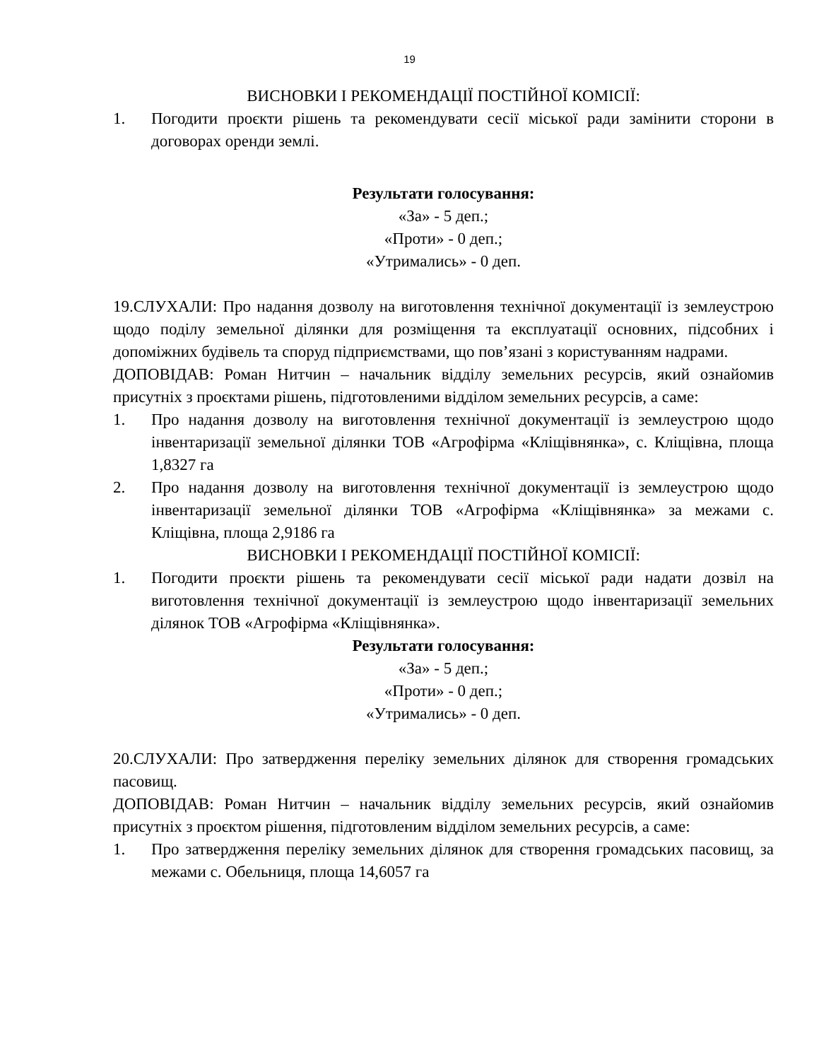19
ВИСНОВКИ І РЕКОМЕНДАЦІЇ ПОСТІЙНОЇ КОМІСІЇ:
1. Погодити проєкти рішень та рекомендувати сесії міської ради замінити сторони в договорах оренди землі.
Результати голосування:
«За» - 5 деп.;
«Проти» - 0 деп.;
«Утримались» - 0 деп.
19.СЛУХАЛИ: Про надання дозволу на виготовлення технічної документації із землеустрою щодо поділу земельної ділянки для розміщення та експлуатації основних, підсобних і допоміжних будівель та споруд підприємствами, що пов’язані з користуванням надрами.
ДОПОВІДАВ: Роман Нитчин – начальник відділу земельних ресурсів, який ознайомив присутніх з проєктами рішень, підготовленими відділом земельних ресурсів, а саме:
1. Про надання дозволу на виготовлення технічної документації із землеустрою щодо інвентаризації земельної ділянки ТОВ «Агрофірма «Кліщівнянка», с. Кліщівна, площа 1,8327 га
2. Про надання дозволу на виготовлення технічної документації із землеустрою щодо інвентаризації земельної ділянки ТОВ «Агрофірма «Кліщівнянка» за межами с. Кліщівна, площа 2,9186 га
ВИСНОВКИ І РЕКОМЕНДАЦІЇ ПОСТІЙНОЇ КОМІСІЇ:
1. Погодити проєкти рішень та рекомендувати сесії міської ради надати дозвіл на виготовлення технічної документації із землеустрою щодо інвентаризації земельних ділянок ТОВ «Агрофірма «Кліщівнянка».
Результати голосування:
«За» - 5 деп.;
«Проти» - 0 деп.;
«Утримались» - 0 деп.
20.СЛУХАЛИ: Про затвердження переліку земельних ділянок для створення громадських пасовищ.
ДОПОВІДАВ: Роман Нитчин – начальник відділу земельних ресурсів, який ознайомив присутніх з проєктом рішення, підготовленим відділом земельних ресурсів, а саме:
1. Про затвердження переліку земельних ділянок для створення громадських пасовищ, за межами с. Обельниця, площа 14,6057 га